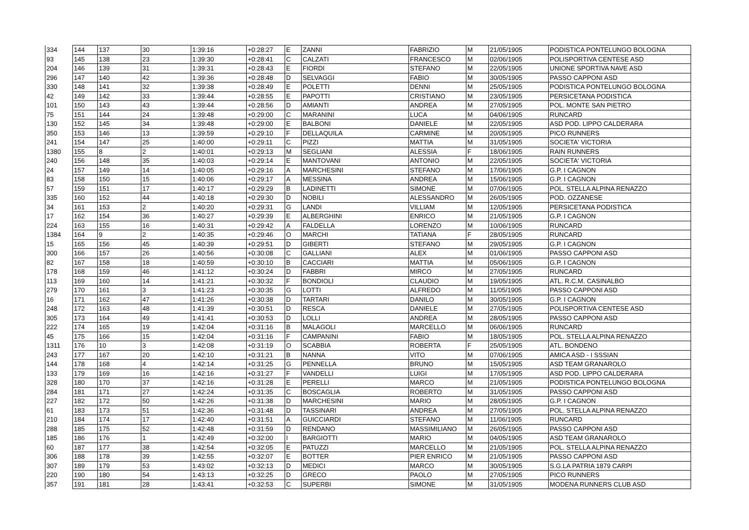| 334 | 144 | 137 | 30 | 1:39:16 | +0:28:27 | E | ZANNI | FABRIZIO | M | 21/05/1905 | PODISTICA PONTELUNGO BOLOGNA |
| 93 | 145 | 138 | 23 | 1:39:30 | +0:28:41 | C | CALZATI | FRANCESCO | M | 02/06/1905 | POLISPORTIVA CENTESE ASD |
| 204 | 146 | 139 | 31 | 1:39:31 | +0:28:43 | E | FIORDI | STEFANO | M | 22/05/1905 | UNIONE SPORTIVA NAVE ASD |
| 296 | 147 | 140 | 42 | 1:39:36 | +0:28:48 | D | SELVAGGI | FABIO | M | 30/05/1905 | PASSO CAPPONI ASD |
| 330 | 148 | 141 | 32 | 1:39:38 | +0:28:49 | E | POLETTI | DENNI | M | 25/05/1905 | PODISTICA PONTELUNGO BOLOGNA |
| 42 | 149 | 142 | 33 | 1:39:44 | +0:28:55 | E | PAPOTTI | CRISTIANO | M | 23/05/1905 | PERSICETANA PODISTICA |
| 101 | 150 | 143 | 43 | 1:39:44 | +0:28:56 | D | AMIANTI | ANDREA | M | 27/05/1905 | POL. MONTE SAN PIETRO |
| 75 | 151 | 144 | 24 | 1:39:48 | +0:29:00 | C | MARANINI | LUCA | M | 04/06/1905 | RUNCARD |
| 130 | 152 | 145 | 34 | 1:39:48 | +0:29:00 | E | BALBONI | DANIELE | M | 22/05/1905 | ASD POD. LIPPO CALDERARA |
| 350 | 153 | 146 | 13 | 1:39:59 | +0:29:10 | F | DELLAQUILA | CARMINE | M | 20/05/1905 | PICO RUNNERS |
| 241 | 154 | 147 | 25 | 1:40:00 | +0:29:11 | C | PIZZI | MATTIA | M | 31/05/1905 | SOCIETA' VICTORIA |
| 1380 | 155 | 8 | 2 | 1:40:01 | +0:29:13 | M | SEGLIANI | ALESSIA | F | 18/06/1905 | RAIN RUNNERS |
| 240 | 156 | 148 | 35 | 1:40:03 | +0:29:14 | E | MANTOVANI | ANTONIO | M | 22/05/1905 | SOCIETA' VICTORIA |
| 24 | 157 | 149 | 14 | 1:40:05 | +0:29:16 | A | MARCHESINI | STEFANO | M | 17/06/1905 | G.P. I CAGNON |
| 83 | 158 | 150 | 15 | 1:40:06 | +0:29:17 | A | MESSINA | ANDREA | M | 15/06/1905 | G.P. I CAGNON |
| 57 | 159 | 151 | 17 | 1:40:17 | +0:29:29 | B | LADINETTI | SIMONE | M | 07/06/1905 | POL. STELLA ALPINA RENAZZO |
| 335 | 160 | 152 | 44 | 1:40:18 | +0:29:30 | D | NOBILI | ALESSANDRO | M | 26/05/1905 | POD. OZZANESE |
| 34 | 161 | 153 | 2 | 1:40:20 | +0:29:31 | G | LANDI | VILLIAM | M | 12/05/1905 | PERSICETANA PODISTICA |
| 17 | 162 | 154 | 36 | 1:40:27 | +0:29:39 | E | ALBERGHINI | ENRICO | M | 21/05/1905 | G.P. I CAGNON |
| 224 | 163 | 155 | 16 | 1:40:31 | +0:29:42 | A | FALDELLA | LORENZO | M | 10/06/1905 | RUNCARD |
| 1384 | 164 | 9 | 2 | 1:40:35 | +0:29:46 | O | MARCHI | TATIANA | F | 28/05/1905 | RUNCARD |
| 15 | 165 | 156 | 45 | 1:40:39 | +0:29:51 | D | GIBERTI | STEFANO | M | 29/05/1905 | G.P. I CAGNON |
| 300 | 166 | 157 | 26 | 1:40:56 | +0:30:08 | C | GALLIANI | ALEX | M | 01/06/1905 | PASSO CAPPONI ASD |
| 82 | 167 | 158 | 18 | 1:40:59 | +0:30:10 | B | CACCIARI | MATTIA | M | 05/06/1905 | G.P. I CAGNON |
| 178 | 168 | 159 | 46 | 1:41:12 | +0:30:24 | D | FABBRI | MIRCO | M | 27/05/1905 | RUNCARD |
| 113 | 169 | 160 | 14 | 1:41:21 | +0:30:32 | F | BONDIOLI | CLAUDIO | M | 19/05/1905 | ATL. R.C.M. CASINALBO |
| 279 | 170 | 161 | 3 | 1:41:23 | +0:30:35 | G | LOTTI | ALFREDO | M | 11/05/1905 | PASSO CAPPONI ASD |
| 16 | 171 | 162 | 47 | 1:41:26 | +0:30:38 | D | TARTARI | DANILO | M | 30/05/1905 | G.P. I CAGNON |
| 248 | 172 | 163 | 48 | 1:41:39 | +0:30:51 | D | RESCA | DANIELE | M | 27/05/1905 | POLISPORTIVA CENTESE ASD |
| 305 | 173 | 164 | 49 | 1:41:41 | +0:30:53 | D | LOLLI | ANDREA | M | 28/05/1905 | PASSO CAPPONI ASD |
| 222 | 174 | 165 | 19 | 1:42:04 | +0:31:16 | B | MALAGOLI | MARCELLO | M | 06/06/1905 | RUNCARD |
| 45 | 175 | 166 | 15 | 1:42:04 | +0:31:16 | F | CAMPANINI | FABIO | M | 18/05/1905 | POL. STELLA ALPINA RENAZZO |
| 1311 | 176 | 10 | 3 | 1:42:08 | +0:31:19 | O | SCABBIA | ROBERTA | F | 25/05/1905 | ATL. BONDENO |
| 243 | 177 | 167 | 20 | 1:42:10 | +0:31:21 | B | NANNA | VITO | M | 07/06/1905 | AMICA ASD - I SSSIAN |
| 144 | 178 | 168 | 4 | 1:42:14 | +0:31:25 | G | PENNELLA | BRUNO | M | 15/05/1905 | ASD TEAM GRANAROLO |
| 133 | 179 | 169 | 16 | 1:42:16 | +0:31:27 | F | VANDELLI | LUIGI | M | 17/05/1905 | ASD POD. LIPPO CALDERARA |
| 328 | 180 | 170 | 37 | 1:42:16 | +0:31:28 | E | PERELLI | MARCO | M | 21/05/1905 | PODISTICA PONTELUNGO BOLOGNA |
| 284 | 181 | 171 | 27 | 1:42:24 | +0:31:35 | C | BOSCAGLIA | ROBERTO | M | 31/05/1905 | PASSO CAPPONI ASD |
| 227 | 182 | 172 | 50 | 1:42:26 | +0:31:38 | D | MARCHESINI | MARIO | M | 28/05/1905 | G.P. I CAGNON |
| 61 | 183 | 173 | 51 | 1:42:36 | +0:31:48 | D | TASSINARI | ANDREA | M | 27/05/1905 | POL. STELLA ALPINA RENAZZO |
| 210 | 184 | 174 | 17 | 1:42:40 | +0:31:51 | A | GUICCIARDI | STEFANO | M | 11/06/1905 | RUNCARD |
| 288 | 185 | 175 | 52 | 1:42:48 | +0:31:59 | D | RENDANO | MASSIMILIANO | M | 26/05/1905 | PASSO CAPPONI ASD |
| 185 | 186 | 176 | 1 | 1:42:49 | +0:32:00 | I | BARGIOTTI | MARIO | M | 04/05/1905 | ASD TEAM GRANAROLO |
| 60 | 187 | 177 | 38 | 1:42:54 | +0:32:05 | E | PATUZZI | MARCELLO | M | 21/05/1905 | POL. STELLA ALPINA RENAZZO |
| 306 | 188 | 178 | 39 | 1:42:55 | +0:32:07 | E | BOTTER | PIER ENRICO | M | 21/05/1905 | PASSO CAPPONI ASD |
| 307 | 189 | 179 | 53 | 1:43:02 | +0:32:13 | D | MEDICI | MARCO | M | 30/05/1905 | S.G.LA PATRIA 1879 CARPI |
| 220 | 190 | 180 | 54 | 1:43:13 | +0:32:25 | D | GRECO | PAOLO | M | 27/05/1905 | PICO RUNNERS |
| 357 | 191 | 181 | 28 | 1:43:41 | +0:32:53 | C | SUPERBI | SIMONE | M | 31/05/1905 | MODENA RUNNERS CLUB ASD |